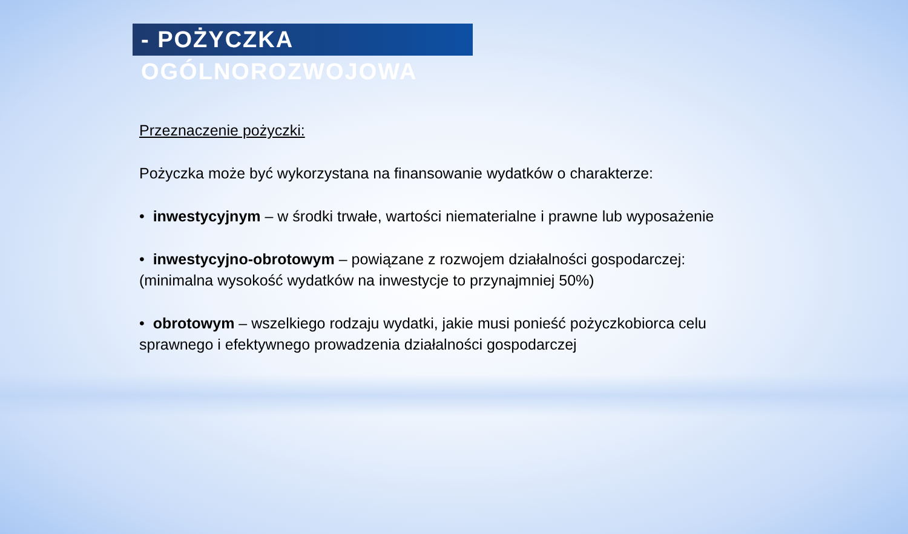- POŻYCZKA OGÓLNOROZWOJOWA
Przeznaczenie pożyczki:
Pożyczka może być wykorzystana na finansowanie wydatków o charakterze:
• inwestycyjnym – w środki trwałe, wartości niematerialne i prawne lub wyposażenie
• inwestycyjno-obrotowym – powiązane z rozwojem działalności gospodarczej:
(minimalna wysokość wydatków na inwestycje to przynajmniej 50%)
• obrotowym – wszelkiego rodzaju wydatki, jakie musi ponieść pożyczkobiorca celu
sprawnego i efektywnego prowadzenia działalności gospodarczej